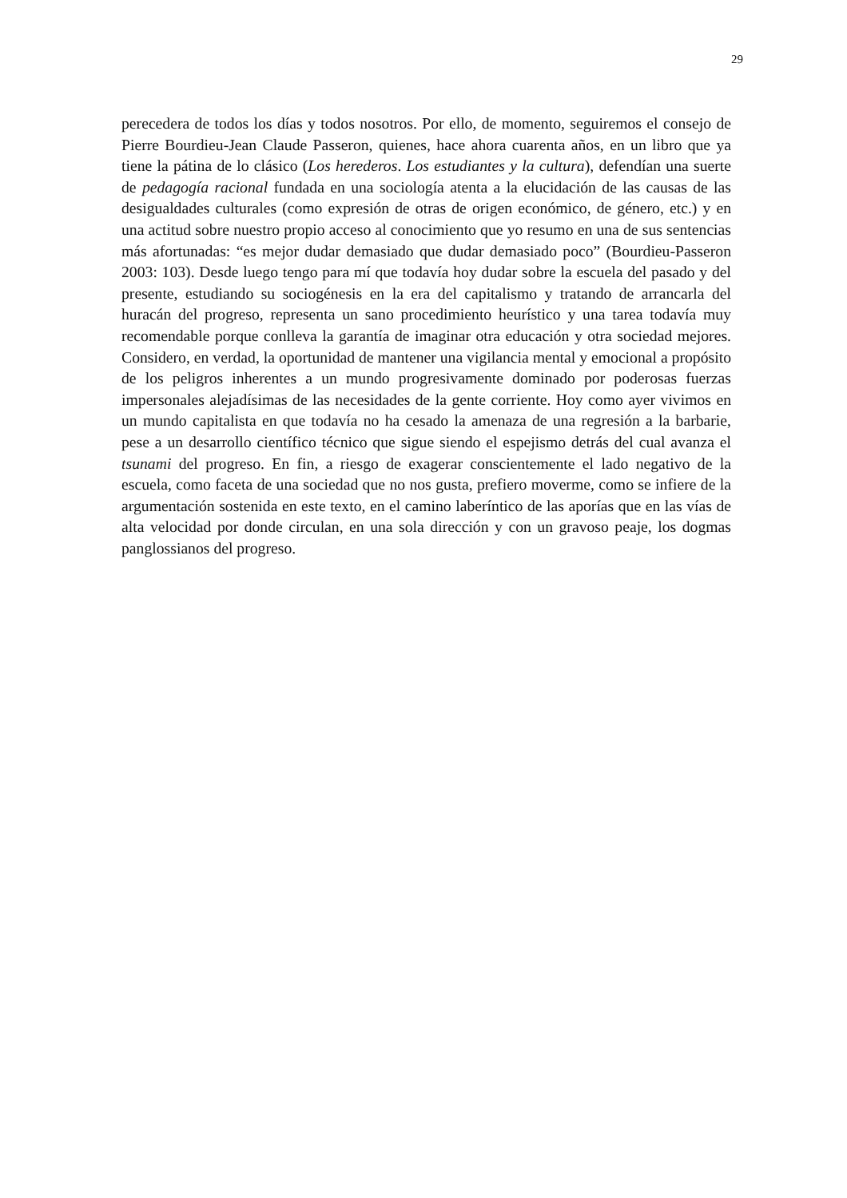29
perecedera de todos los días y todos nosotros. Por ello, de momento, seguiremos el consejo de Pierre Bourdieu-Jean Claude Passeron, quienes, hace ahora cuarenta años, en un libro que ya tiene la pátina de lo clásico (Los herederos. Los estudiantes y la cultura), defendían una suerte de pedagogía racional fundada en una sociología atenta a la elucidación de las causas de las desigualdades culturales (como expresión de otras de origen económico, de género, etc.) y en una actitud sobre nuestro propio acceso al conocimiento que yo resumo en una de sus sentencias más afortunadas: “es mejor dudar demasiado que dudar demasiado poco” (Bourdieu-Passeron 2003: 103). Desde luego tengo para mí que todavía hoy dudar sobre la escuela del pasado y del presente, estudiando su sociogénesis en la era del capitalismo y tratando de arrancarla del huracán del progreso, representa un sano procedimiento heurístico y una tarea todavía muy recomendable porque conlleva la garantía de imaginar otra educación y otra sociedad mejores. Considero, en verdad, la oportunidad de mantener una vigilancia mental y emocional a propósito de los peligros inherentes a un mundo progresivamente dominado por poderosas fuerzas impersonales alejadísimas de las necesidades de la gente corriente. Hoy como ayer vivimos en un mundo capitalista en que todavía no ha cesado la amenaza de una regresión a la barbarie, pese a un desarrollo científico técnico que sigue siendo el espejismo detrás del cual avanza el tsunami del progreso. En fin, a riesgo de exagerar conscientemente el lado negativo de la escuela, como faceta de una sociedad que no nos gusta, prefiero moverme, como se infiere de la argumentación sostenida en este texto, en el camino laberíntico de las aporías que en las vías de alta velocidad por donde circulan, en una sola dirección y con un gravoso peaje, los dogmas panglossianos del progreso.